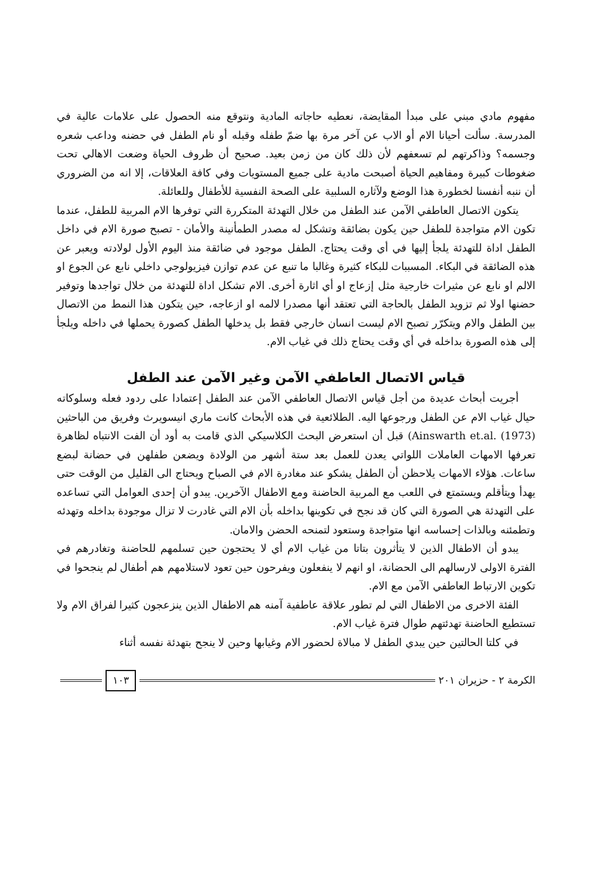مفهوم مادي مبني على مبدأ المقايضة، نعطيه حاجاته المادية ونتوقع منه الحصول على علامات عالية في المدرسة. سألت أحيانا الام أو الاب عن آخر مرة بها ضمّ طفله وقبله أو نام الطفل في حضنه وداعب شعره وجسمه؟ وذاكرتهم لم تسعفهم لأن ذلك كان من زمن بعيد. صحيح أن ظروف الحياة وضعت الاهالي تحت ضغوطات كبيرة ومفاهيم الحياة أصبحت مادية على جميع المستويات وفي كافة العلاقات، إلا انه من الضروري أن ننبه أنفسنا لخطورة هذا الوضع ولآثاره السلبية على الصحة النفسية للأطفال وللعائلة.
يتكون الاتصال العاطفي الآمن عند الطفل من خلال التهدئة المتكررة التي توفرها الام المربية للطفل، عندما تكون الام متواجدة للطفل حين يكون بضائقة وتشكل له مصدر الطمأنينة والأمان - تصبح صورة الام في داخل الطفل اداة للتهدئة يلجأ إليها في أي وقت يحتاج. الطفل موجود في ضائقة منذ اليوم الأول لولادته ويعبر عن هذه الضائقة في البكاء. المسببات للبكاء كثيرة وغالبا ما تنبع عن عدم توازن فيزيولوجي داخلي نابع عن الجوع او الالم او نابع عن مثيرات خارجية مثل إزعاج او أي اثارة أخرى. الام تشكل اداة للتهدئة من خلال تواجدها وتوفير حضنها اولا ثم تزويد الطفل بالحاجة التي تعتقد أنها مصدرا لالمه او ازعاجه، حين يتكون هذا النمط من الاتصال بين الطفل والام ويتكرّر تصبح الام ليست انسان خارجي فقط بل يدخلها الطفل كصورة يحملها في داخله ويلجأ إلى هذه الصورة بداخله في أي وقت يحتاج ذلك في غياب الام.
قياس الاتصال العاطفي الآمن وغير الآمن عند الطفل
أجريت أبحاث عديدة من أجل قياس الاتصال العاطفي الآمن عند الطفل إعتمادا على ردود فعله وسلوكاته حيال غياب الام عن الطفل ورجوعها اليه. الطلائعية في هذه الأبحاث كانت ماري انيسويرث وفريق من الباحثين (Ainswarth et.al. (1973) قبل أن استعرض البحث الكلاسيكي الذي قامت به أود أن الفت الانتباه لظاهرة تعرفها الامهات العاملات اللواتي يعدن للعمل بعد ستة أشهر من الولادة ويضعن طفلهن في حضانة لبضع ساعات. هؤلاء الامهات يلاحظن أن الطفل يشكو عند مغادرة الام في الصباح ويحتاج الى القليل من الوقت حتى يهدأ ويتأقلم ويستمتع في اللعب مع المربية الحاضنة ومع الاطفال الآخرين. يبدو أن إحدى العوامل التي تساعده على التهدئة هي الصورة التي كان قد نجح في تكوينها بداخله بأن الام التي غادرت لا تزال موجودة بداخله وتهدئه وتطمئنه وبالذات إحساسه انها متواجدة وستعود لتمنحه الحضن والامان.
يبدو أن الاطفال الذين لا يتأثرون بتاتا من غياب الام أي لا يحتجون حين تسلمهم للحاضنة وتغادرهم في الفترة الاولى لارسالهم الى الحضانة، او انهم لا ينفعلون ويفرحون حين تعود لاستلامهم هم أطفال لم ينجحوا في تكوين الارتباط العاطفي الآمن مع الام.
الفئة الاخرى من الاطفال التي لم تطور علاقة عاطفية آمنه هم الاطفال الذين ينزعجون كثيرا لفراق الام ولا تستطيع الحاضنة تهدئتهم طوال فترة غياب الام.
في كلتا الحالتين حين يبدي الطفل لا مبالاة لحضور الام وغيابها وحين لا ينجح بتهدئة نفسه أثناء
الكرمة ٢ - حزيران ٢٠١ ١٠٣